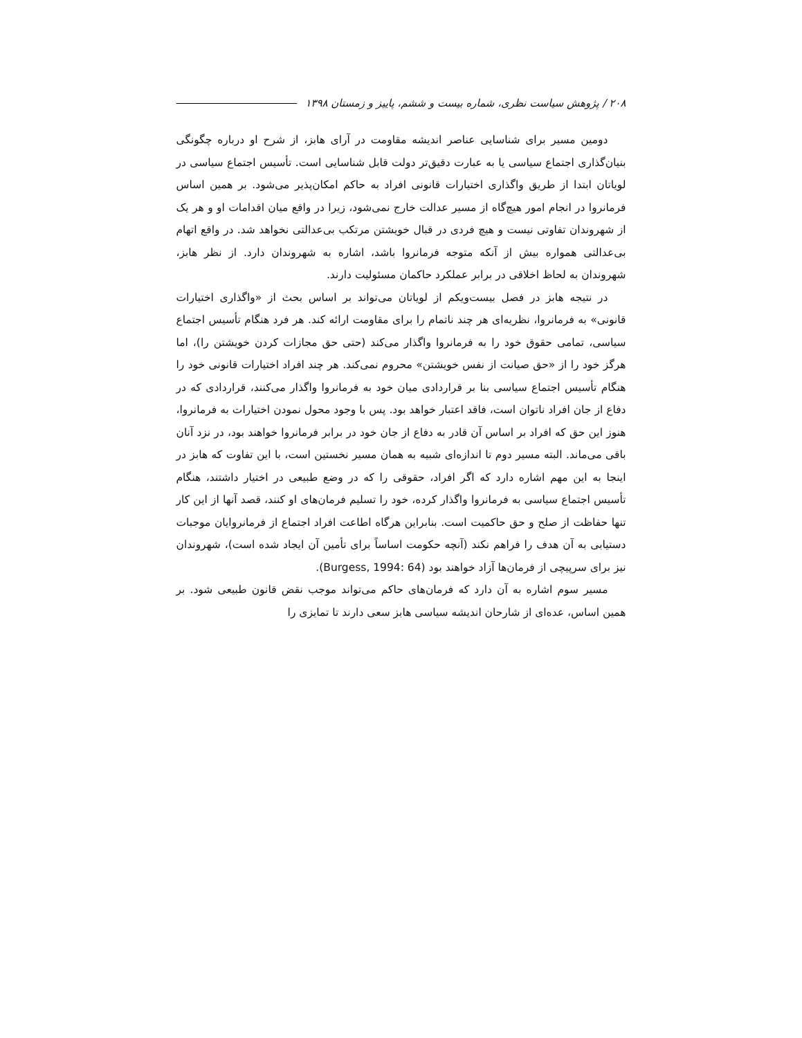۲۰۸ / پژوهش سیاست نظری، شماره بیست و ششم، پاییز و زمستان ۱۳۹۸
دومین مسیر برای شناسایی عناصر اندیشه مقاومت در آرای هابز، از شرح او درباره چگونگی بنیان‌گذاری اجتماع سیاسی یا به عبارت دقیق‌تر دولت قابل شناسایی است. تأسیس اجتماع سیاسی در لویاتان ابتدا از طریق واگذاری اختیارات قانونی افراد به حاکم امکان‌پذیر می‌شود. بر همین اساس فرمانروا در انجام امور هیچ‌گاه از مسیر عدالت خارج نمی‌شود، زیرا در واقع میان اقدامات او و هر یک از شهروندان تفاوتی نیست و هیچ فردی در قبال خویشتن مرتکب بی‌عدالتی نخواهد شد. در واقع اتهام بی‌عدالتی همواره بیش از آنکه متوجه فرمانروا باشد، اشاره به شهروندان دارد. از نظر هابز، شهروندان به لحاظ اخلاقی در برابر عملکرد حاکمان مسئولیت دارند.
در نتیجه هابز در فصل بیست‌ویکم از لویاتان می‌تواند بر اساس بحث از «واگذاری اختیارات قانونی» به فرمانروا، نظریه‌ای هر چند ناتمام را برای مقاومت ارائه کند. هر فرد هنگام تأسیس اجتماع سیاسی، تمامی حقوق خود را به فرمانروا واگذار می‌کند (حتی حق مجازات کردن خویشتن را)، اما هرگز خود را از «حق صیانت از نفس خویشتن» محروم نمی‌کند. هر چند افراد اختیارات قانونی خود را هنگام تأسیس اجتماع سیاسی بنا بر قراردادی میان خود به فرمانروا واگذار می‌کنند، قراردادی که در دفاع از جان افراد ناتوان است، فاقد اعتبار خواهد بود. پس با وجود محول نمودن اختیارات به فرمانروا، هنوز این حق که افراد بر اساس آن قادر به دفاع از جان خود در برابر فرمانروا خواهند بود، در نزد آنان باقی می‌ماند. البته مسیر دوم تا اندازه‌ای شبیه به همان مسیر نخستین است، با این تفاوت که هابز در اینجا به این مهم اشاره دارد که اگر افراد، حقوقی را که در وضع طبیعی در اختیار داشتند، هنگام تأسیس اجتماع سیاسی به فرمانروا واگذار کرده، خود را تسلیم فرمان‌های او کنند، قصد آنها از این کار تنها حفاظت از صلح و حق حاکمیت است. بنابراین هرگاه اطاعت افراد اجتماع از فرمانروایان موجبات دستیابی به آن هدف را فراهم نکند (آنچه حکومت اساساً برای تأمین آن ایجاد شده است)، شهروندان نیز برای سرپیچی از فرمان‌ها آزاد خواهند بود (Burgess, 1994: 64).
مسیر سوم اشاره به آن دارد که فرمان‌های حاکم می‌تواند موجب نقض قانون طبیعی شود. بر همین اساس، عده‌ای از شارحان اندیشه سیاسی هابز سعی دارند تا تمایزی را